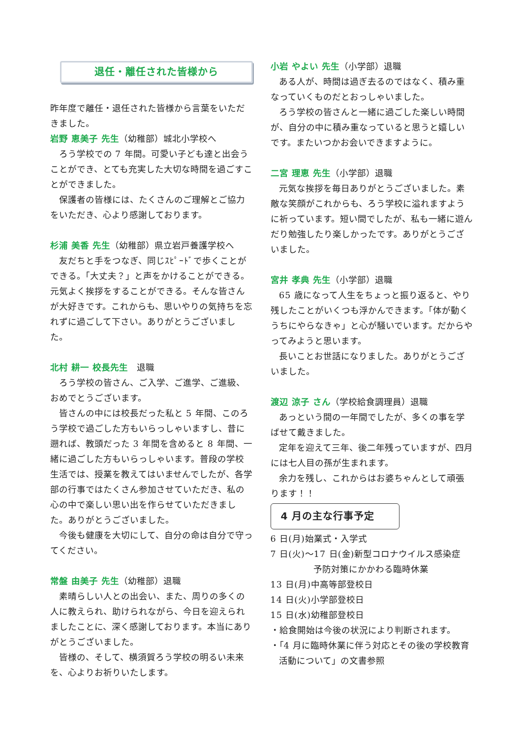退任・離任された皆様から
昨年度で離任・退任された皆様から言葉をいただきました。
岩野 恵美子 先生（幼稚部）城北小学校へ
ろう学校での 7 年間。可愛い子ども達と出会うことができ、とても充実した大切な時間を過ごすことができました。
保護者の皆様には、たくさんのご理解とご協力をいただき、心より感謝しております。
杉浦 美香 先生（幼稚部）県立岩戸養護学校へ
友だちと手をつなぎ、同じｽﾋﾟｰﾄﾞで歩くことができる。「大丈夫？」と声をかけることができる。元気よく挨拶をすることができる。そんな皆さんが大好きです。これからも、思いやりの気持ちを忘れずに過ごして下さい。ありがとうございました。
北村 耕一 校長先生　退職
ろう学校の皆さん、ご入学、ご進学、ご進級、おめでとうございます。
皆さんの中には校長だった私と 5 年間、このろう学校で過ごした方もいらっしゃいますし、昔に遡れば、教頭だった 3 年間を含めると 8 年間、一緒に過ごした方もいらっしゃいます。普段の学校生活では、授業を教えてはいませんでしたが、各学部の行事ではたくさん参加させていただき、私の心の中で楽しい思い出を作らせていただきました。ありがとうございました。
今後も健康を大切にして、自分の命は自分で守ってください。
常盤 由美子 先生（幼稚部）退職
素晴らしい人との出会い、また、周りの多くの人に教えられ、助けられながら、今日を迎えられましたことに、深く感謝しております。本当にありがとうございました。
皆様の、そして、横須賀ろう学校の明るい未来を、心よりお祈りいたします。
小岩 やよい 先生（小学部）退職
ある人が、時間は過ぎ去るのではなく、積み重なっていくものだとおっしゃいました。
ろう学校の皆さんと一緒に過ごした楽しい時間が、自分の中に積み重なっていると思うと嬉しいです。またいつかお会いできますように。
二宮 理恵 先生（小学部）退職
元気な挨拶を毎日ありがとうございました。素敵な笑顔がこれからも、ろう学校に溢れますように祈っています。短い間でしたが、私も一緒に遊んだり勉強したり楽しかったです。ありがとうございました。
宮井 孝典 先生（小学部）退職
65 歳になって人生をちょっと振り返ると、やり残したことがいくつも浮かんできます。「体が動くうちにやらなきゃ」と心が騒いでいます。だからやってみようと思います。
長いことお世話になりました。ありがとうございました。
渡辺 涼子 さん（学校給食調理員）退職
あっという間の一年間でしたが、多くの事を学ばせて戴きました。
定年を迎えて三年、後二年残っていますが、四月には七人目の孫が生まれます。
余力を残し、これからはお婆ちゃんとして頑張ります！！
4 月の主な行事予定
6 日(月)始業式・入学式
7 日(火)～17 日(金)新型コロナウイルス感染症
予防対策にかかわる臨時休業
13 日(月)中高等部登校日
14 日(火)小学部登校日
15 日(水)幼稚部登校日
・給食開始は今後の状況により判断されます。
・「4 月に臨時休業に伴う対応とその後の学校教育活動について」の文書参照